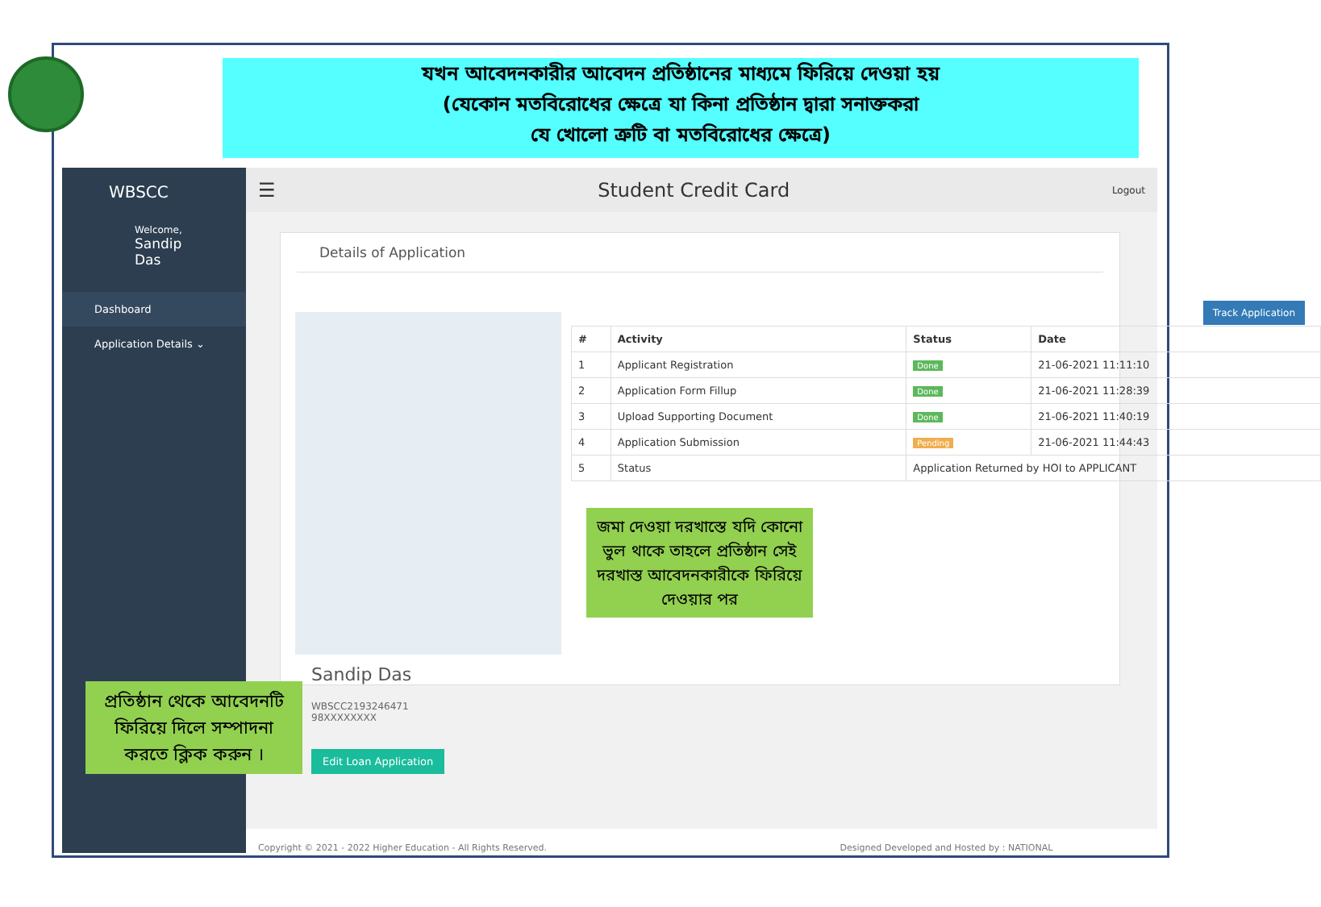যখন আবেদনকারীর আবেদন প্রতিষ্ঠানের মাধ্যমে ফিরিয়ে দেওয়া হয়
(যেকোন মতবিরোধের ক্ষেত্রে যা কিনা প্রতিষ্ঠান দ্বারা সনাক্তকরা
যে খোলো ত্রুটি বা মতবিরোধের ক্ষেত্রে)
WBSCC
Welcome,
Sandip Das
Dashboard
Application Details ⌄
☰ Student Credit Card Logout
Details of Application
Sandip Das
WBSCC2193246471
98XXXXXXXX
Edit Loan Application
Track Application
| # | Activity | Status | Date |
| --- | --- | --- | --- |
| 1 | Applicant Registration | Done | 21-06-2021 11:11:10 |
| 2 | Application Form Fillup | Done | 21-06-2021 11:28:39 |
| 3 | Upload Supporting Document | Done | 21-06-2021 11:40:19 |
| 4 | Application Submission | Pending | 21-06-2021 11:44:43 |
| 5 | Status | Application Returned by HOI to APPLICANT | |
Copyright © 2021 - 2022 Higher Education - All Rights Reserved. Designed Developed and Hosted by : NATIONAL
জমা দেওয়া দরখাস্তে যদি কোনো ভুল থাকে তাহলে প্রতিষ্ঠান সেই দরখাস্ত আবেদনকারীকে ফিরিয়ে দেওয়ার পর
প্রতিষ্ঠান থেকে আবেদনটি ফিরিয়ে দিলে সম্পাদনা করতে ক্লিক করুন ।